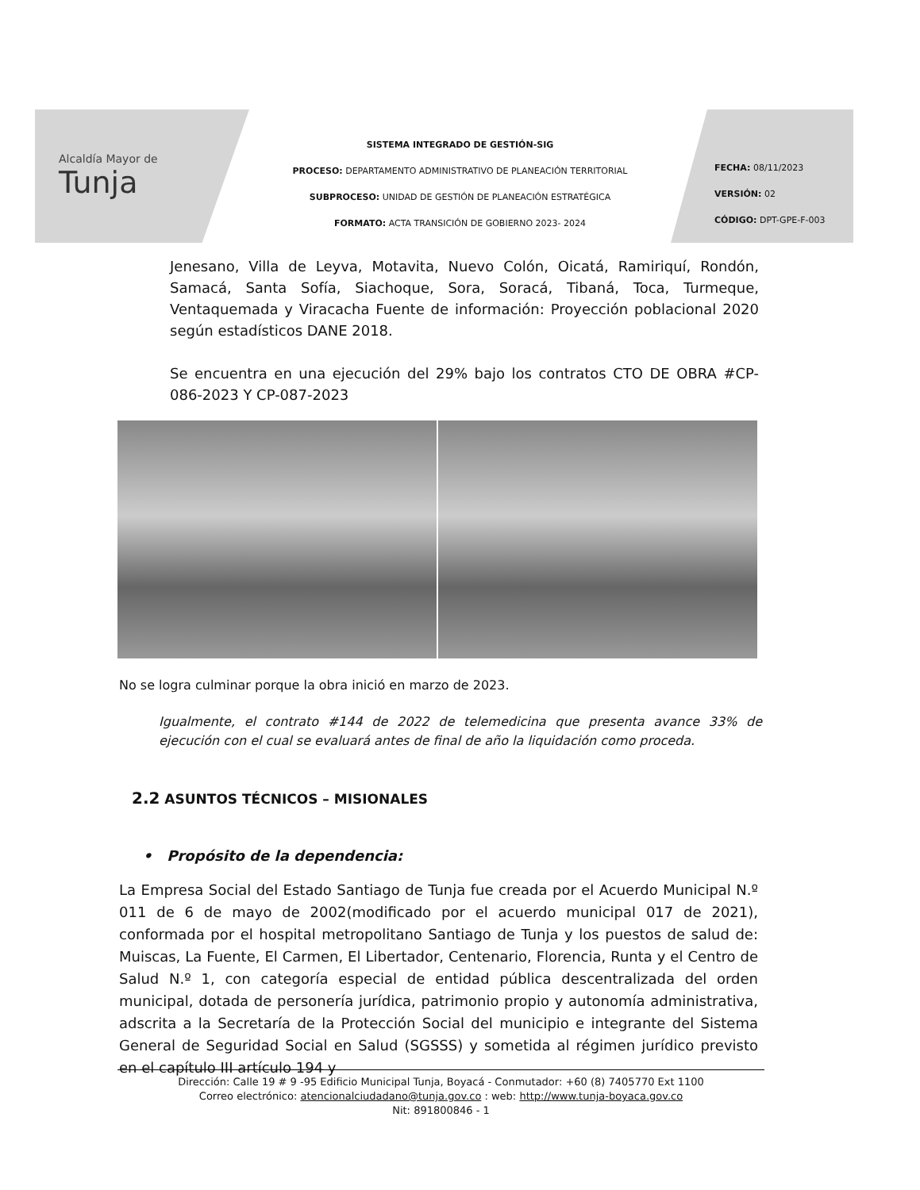Alcaldía Mayor de
Tunja
SISTEMA INTEGRADO DE GESTIÓN-SIG
PROCESO: DEPARTAMENTO ADMINISTRATIVO DE PLANEACIÓN TERRITORIAL
SUBPROCESO: UNIDAD DE GESTIÓN DE PLANEACIÓN ESTRATÉGICA
FORMATO: ACTA TRANSICIÓN DE GOBIERNO 2023- 2024
FECHA: 08/11/2023
VERSIÓN: 02
CÓDIGO: DPT-GPE-F-003
Jenesano, Villa de Leyva, Motavita, Nuevo Colón, Oicatá, Ramiriquí, Rondón, Samacá, Santa Sofía, Siachoque, Sora, Soracá, Tibaná, Toca, Turmeque, Ventaquemada y Viracacha Fuente de información: Proyección poblacional 2020 según estadísticos DANE 2018.
Se encuentra en una ejecución del 29% bajo los contratos CTO DE OBRA #CP-086-2023 Y CP-087-2023
No se logra culminar porque la obra inició en marzo de 2023.
Igualmente, el contrato #144 de 2022 de telemedicina que presenta avance 33% de ejecución con el cual se evaluará antes de final de año la liquidación como proceda.
2.2 ASUNTOS TÉCNICOS – MISIONALES
• Propósito de la dependencia:
La Empresa Social del Estado Santiago de Tunja fue creada por el Acuerdo Municipal N.º 011 de 6 de mayo de 2002(modificado por el acuerdo municipal 017 de 2021), conformada por el hospital metropolitano Santiago de Tunja y los puestos de salud de: Muiscas, La Fuente, El Carmen, El Libertador, Centenario, Florencia, Runta y el Centro de Salud N.º 1, con categoría especial de entidad pública descentralizada del orden municipal, dotada de personería jurídica, patrimonio propio y autonomía administrativa, adscrita a la Secretaría de la Protección Social del municipio e integrante del Sistema General de Seguridad Social en Salud (SGSSS) y sometida al régimen jurídico previsto en el capítulo III artículo 194 y
Dirección: Calle 19 # 9 -95 Edificio Municipal Tunja, Boyacá - Conmutador: +60 (8) 7405770 Ext 1100
Correo electrónico: atencionalciudadano@tunja.gov.co : web: http://www.tunja-boyaca.gov.co
Nit: 891800846 - 1